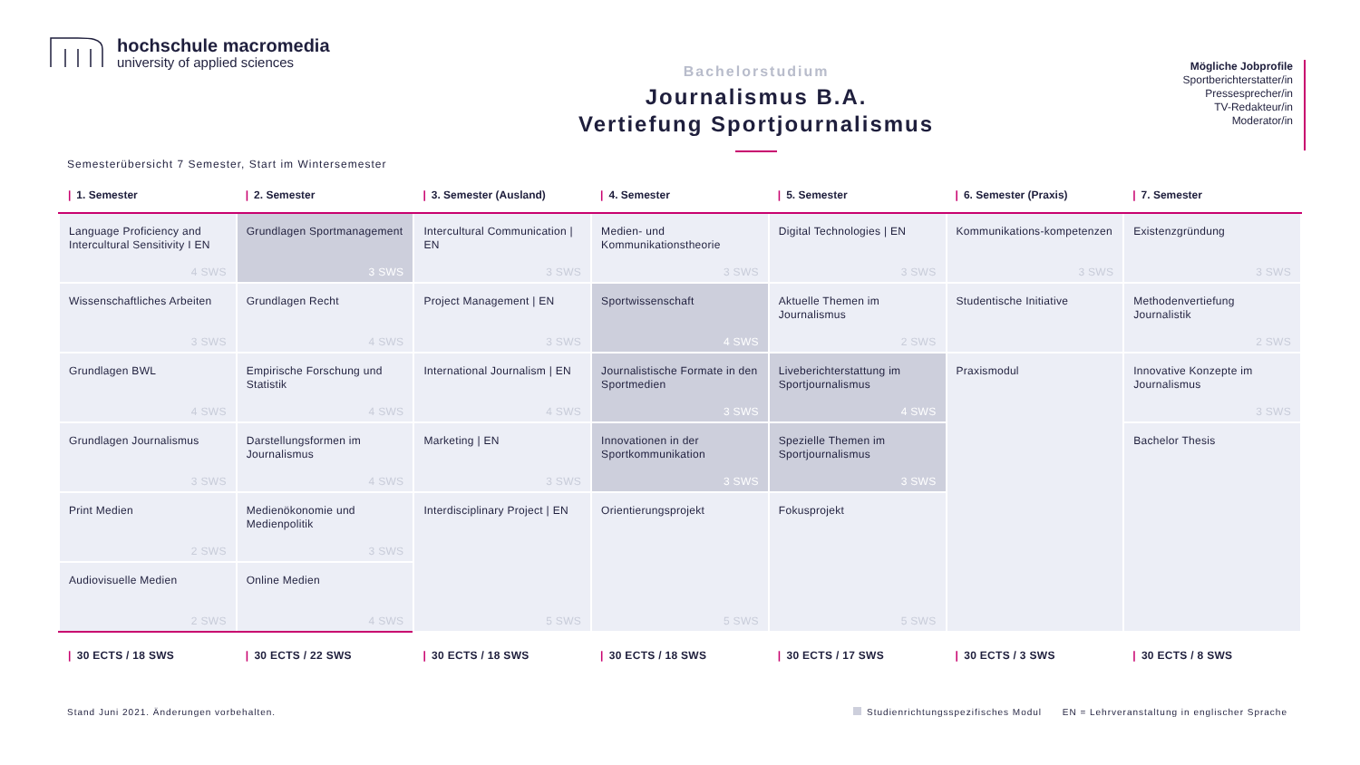hochschule macromedia
university of applied sciences
Bachelorstudium
Journalismus B.A.
Vertiefung Sportjournalismus
Mögliche Jobprofile
Sportberichterstatter/in
Pressesprecher/in
TV-Redakteur/in
Moderator/in
Semesterübersicht 7 Semester, Start im Wintersemester
| / 1. Semester | / 2. Semester | / 3. Semester (Ausland) | / 4. Semester | / 5. Semester | / 6. Semester (Praxis) | / 7. Semester |
| --- | --- | --- | --- | --- | --- | --- |
| Language Proficiency and Intercultural Sensitivity I EN 4 SWS | Grundlagen Sportmanagement 3 SWS | Intercultural Communication / EN 3 SWS | Medien- und Kommunikationstheorie 3 SWS | Digital Technologies / EN 3 SWS | Kommunikations-kompetenzen 3 SWS | Existenzgründung 3 SWS |
| Wissenschaftliches Arbeiten 3 SWS | Grundlagen Recht 4 SWS | Project Management / EN 3 SWS | Sportwissenschaft 4 SWS | Aktuelle Themen im Journalismus 2 SWS | Studentische Initiative | Methodenvertiefung Journalistik 2 SWS |
| Grundlagen BWL 4 SWS | Empirische Forschung und Statistik 4 SWS | International Journalism / EN 4 SWS | Journalistische Formate in den Sportmedien 3 SWS | Liveberichterstattung im Sportjournalismus 4 SWS | Praxismodul | Innovative Konzepte im Journalismus 3 SWS |
| Grundlagen Journalismus 3 SWS | Darstellungsformen im Journalismus 4 SWS | Marketing / EN 3 SWS | Innovationen in der Sportkommunikation 3 SWS | Spezielle Themen im Sportjournalismus 3 SWS | | Bachelor Thesis |
| Print Medien 2 SWS | Medienökonomie und Medienpolitik 3 SWS | Interdisciplinary Project / EN 5 SWS | Orientierungsprojekt 5 SWS | Fokusprojekt 5 SWS | | |
| Audiovisuelle Medien 2 SWS | Online Medien 4 SWS | | | | | |
| / 30 ECTS / 18 SWS | / 30 ECTS / 22 SWS | / 30 ECTS / 18 SWS | / 30 ECTS / 18 SWS | / 30 ECTS / 17 SWS | / 30 ECTS / 3 SWS | / 30 ECTS / 8 SWS |
Stand Juni 2021. Änderungen vorbehalten.
Studienrichtungsspezifisches Modul EN = Lehrveranstaltung in englischer Sprache